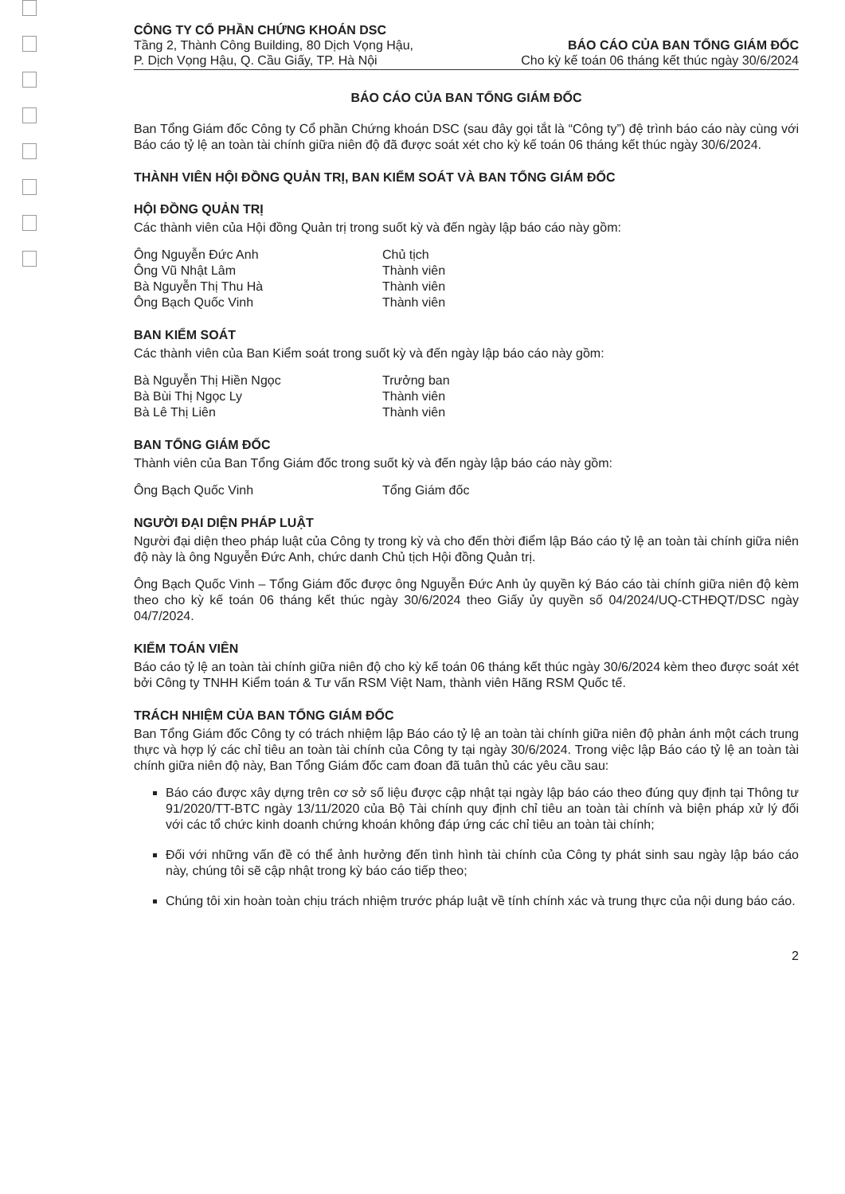CÔNG TY CỔ PHẦN CHỨNG KHOÁN DSC
Tầng 2, Thành Công Building, 80 Dịch Vọng Hậu,
P. Dịch Vọng Hậu, Q. Cầu Giấy, TP. Hà Nội
BÁO CÁO CỦA BAN TỔNG GIÁM ĐỐC
Cho kỳ kế toán 06 tháng kết thúc ngày 30/6/2024
BÁO CÁO CỦA BAN TỔNG GIÁM ĐỐC
Ban Tổng Giám đốc Công ty Cổ phần Chứng khoán DSC (sau đây gọi tắt là “Công ty”) đệ trình báo cáo này cùng với Báo cáo tỷ lệ an toàn tài chính giữa niên độ đã được soát xét cho kỳ kế toán 06 tháng kết thúc ngày 30/6/2024.
THÀNH VIÊN HỘI ĐỒNG QUẢN TRỊ, BAN KIỂM SOÁT VÀ BAN TỔNG GIÁM ĐỐC
HỘI ĐỒNG QUẢN TRỊ
Các thành viên của Hội đồng Quản trị trong suốt kỳ và đến ngày lập báo cáo này gồm:
Ông Nguyễn Đức Anh Chủ tịch
Ông Vũ Nhật Lâm Thành viên
Bà Nguyễn Thị Thu Hà Thành viên
Ông Bạch Quốc Vinh Thành viên
BAN KIỂM SOÁT
Các thành viên của Ban Kiểm soát trong suốt kỳ và đến ngày lập báo cáo này gồm:
Bà Nguyễn Thị Hiền Ngọc Trưởng ban
Bà Bùi Thị Ngọc Ly Thành viên
Bà Lê Thị Liên Thành viên
BAN TỔNG GIÁM ĐỐC
Thành viên của Ban Tổng Giám đốc trong suốt kỳ và đến ngày lập báo cáo này gồm:
Ông Bạch Quốc Vinh Tổng Giám đốc
NGƯỜI ĐẠI DIỆN PHÁP LUẬT
Người đại diện theo pháp luật của Công ty trong kỳ và cho đến thời điểm lập Báo cáo tỷ lệ an toàn tài chính giữa niên độ này là ông Nguyễn Đức Anh, chức danh Chủ tịch Hội đồng Quản trị.
Ông Bạch Quốc Vinh – Tổng Giám đốc được ông Nguyễn Đức Anh ủy quyền ký Báo cáo tài chính giữa niên độ kèm theo cho kỳ kế toán 06 tháng kết thúc ngày 30/6/2024 theo Giấy ủy quyền số 04/2024/UQ-CTHĐQT/DSC ngày 04/7/2024.
KIỂM TOÁN VIÊN
Báo cáo tỷ lệ an toàn tài chính giữa niên độ cho kỳ kế toán 06 tháng kết thúc ngày 30/6/2024 kèm theo được soát xét bởi Công ty TNHH Kiểm toán & Tư vấn RSM Việt Nam, thành viên Hãng RSM Quốc tế.
TRÁCH NHIỆM CỦA BAN TỔNG GIÁM ĐỐC
Ban Tổng Giám đốc Công ty có trách nhiệm lập Báo cáo tỷ lệ an toàn tài chính giữa niên độ phản ánh một cách trung thực và hợp lý các chỉ tiêu an toàn tài chính của Công ty tại ngày 30/6/2024. Trong việc lập Báo cáo tỷ lệ an toàn tài chính giữa niên độ này, Ban Tổng Giám đốc cam đoan đã tuân thủ các yêu cầu sau:
Báo cáo được xây dựng trên cơ sở số liệu được cập nhật tại ngày lập báo cáo theo đúng quy định tại Thông tư 91/2020/TT-BTC ngày 13/11/2020 của Bộ Tài chính quy định chỉ tiêu an toàn tài chính và biện pháp xử lý đối với các tổ chức kinh doanh chứng khoán không đáp ứng các chỉ tiêu an toàn tài chính;
Đối với những vấn đề có thể ảnh hưởng đến tình hình tài chính của Công ty phát sinh sau ngày lập báo cáo này, chúng tôi sẽ cập nhật trong kỳ báo cáo tiếp theo;
Chúng tôi xin hoàn toàn chịu trách nhiệm trước pháp luật về tính chính xác và trung thực của nội dung báo cáo.
2